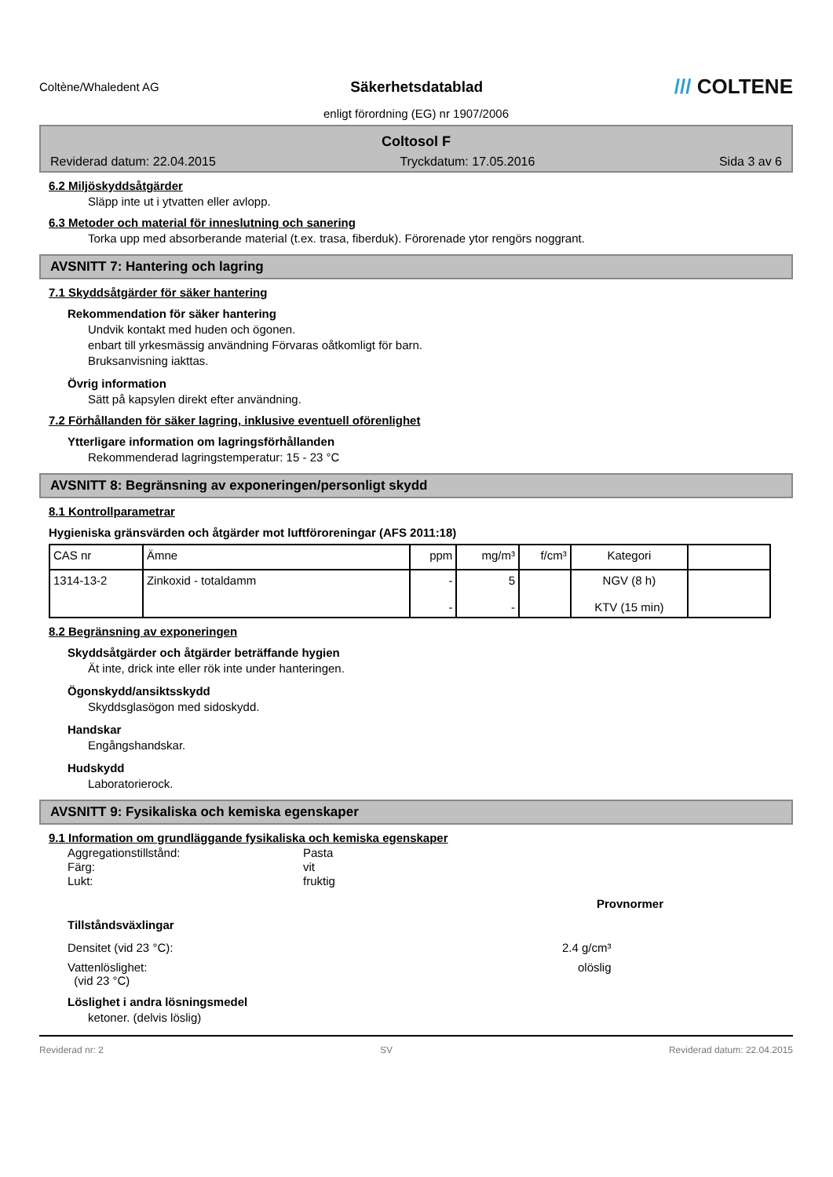Coltène/Whaledent AG Säkerhetsdatablad /// COLTENE
enligt förordning (EG) nr 1907/2006
Coltosol F
Reviderad datum: 22.04.2015 Tryckdatum: 17.05.2016 Sida 3 av 6
6.2 Miljöskyddsåtgärder
Släpp inte ut i ytvatten eller avlopp.
6.3 Metoder och material för inneslutning och sanering
Torka upp med absorberande material (t.ex. trasa, fiberduk). Förorenade ytor rengörs noggrant.
AVSNITT 7: Hantering och lagring
7.1 Skyddsåtgärder för säker hantering
Rekommendation för säker hantering
Undvik kontakt med huden och ögonen.
enbart till yrkesmässig användning Förvaras oåtkomligt för barn.
Bruksanvisning iakttas.
Övrig information
Sätt på kapsylen direkt efter användning.
7.2 Förhållanden för säker lagring, inklusive eventuell oförenlighet
Ytterligare information om lagringsförhållanden
Rekommenderad lagringstemperatur: 15 - 23 °C
AVSNITT 8: Begränsning av exponeringen/personligt skydd
8.1 Kontrollparametrar
Hygieniska gränsvärden och åtgärder mot luftföroreningar (AFS 2011:18)
| CAS nr | Ämne | ppm | mg/m³ | f/cm³ | Kategori | |
| --- | --- | --- | --- | --- | --- | --- |
| 1314-13-2 | Zinkoxid - totaldamm | - - | 5 - | | NGV (8 h) KTV (15 min) | |
8.2 Begränsning av exponeringen
Skyddsåtgärder och åtgärder beträffande hygien
Ät inte, drick inte eller rök inte under hanteringen.
Ögonskydd/ansiktsskydd
Skyddsglasögon med sidoskydd.
Handskar
Engångshandskar.
Hudskydd
Laboratorierock.
AVSNITT 9: Fysikaliska och kemiska egenskaper
9.1 Information om grundläggande fysikaliska och kemiska egenskaper
Aggregationstillstånd: Pasta
Färg: vit
Lukt: fruktig
Provnormer
Tillståndsväxlingar
Densitet (vid 23 °C): 2.4 g/cm³
Vattenlöslighet:
(vid 23 °C) olöslig
Löslighet i andra lösningsmedel
ketoner. (delvis löslig)
Reviderad nr: 2 SV Reviderad datum: 22.04.2015